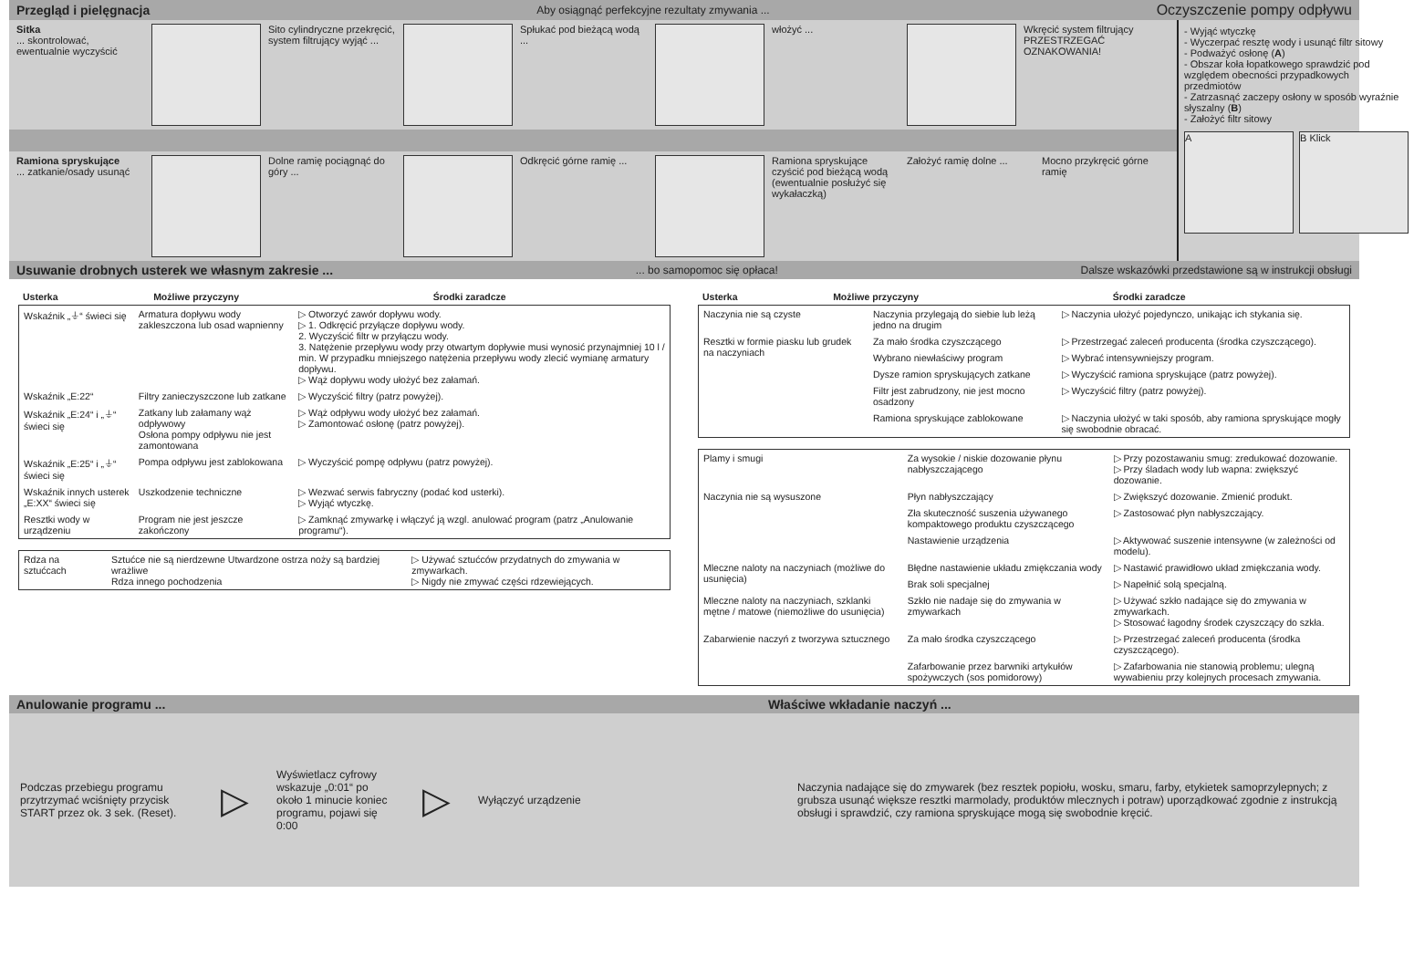Przegląd i pielęgnacja Aby osiągnąć perfekcyjne rezultaty zmywania ... Oczyszczenie pompy odpływu
Sitka
... skontrolować, ewentualnie wyczyścić
Sito cylindryczne przekręcić, system filtrujący wyjąć ...
Spłukać pod bieżącą wodą ...
włożyć ... Wkręcić system filtrujący PRZESTRZEGAĆ OZNAKOWANIA!
Ramiona spryskujące
... zatkanie/osady usunąć
Dolne ramię pociągnąć do góry ...
Odkręcić górne ramię ...
Ramiona spryskujące czyścić pod bieżącą wodą (ewentualnie posłużyć się wykałaczką)
Założyć ramię dolne ...
Mocno przykręcić górne ramię
- Wyjąć wtyczkę
- Wyczerpać resztę wody i usunąć filtr sitowy
- Podważyć osłonę (A)
- Obszar koła łopatkowego sprawdzić pod względem obecności przypadkowych przedmiotów
- Zatrzasnąć zaczepy osłony w sposób wyraźnie słyszalny (B)
- Założyć filtr sitowy
A B Klick
Usuwanie drobnych usterek we własnym zakresie ...... bo samopomoc się opłaca! Dalsze wskazówki przedstawione są w instrukcji obsługi
| Usterka | Możliwe przyczyny | Środki zaradcze |
| --- | --- | --- |
| Wskaźnik „⏚“ świeci się | Armatura dopływu wody zakleszczona lub osad wapnienny | ▷ Otworzyć zawór dopływu wody. ▷ 1. Odkręcić przyłącze dopływu wody. 2. Wyczyścić filtr w przyłączu wody. 3. Natężenie przepływu wody przy otwartym dopływie musi wynosić przynajmniej 10 l / min. W przypadku mniejszego natężenia przepływu wody zlecić wymianę armatury dopływu. ▷ Wąż dopływu wody ułożyć bez załamań. |
| Wskaźnik „E:22“ | Filtry zanieczyszczone lub zatkane | ▷ Wyczyścić filtry (patrz powyżej). |
| Wskaźnik „E:24“ i „⏚“ świeci się | Zatkany lub załamany wąż odpływowy Osłona pompy odpływu nie jest zamontowana | ▷ Wąż odpływu wody ułożyć bez załamań. ▷ Zamontować osłonę (patrz powyżej). |
| Wskaźnik „E:25“ i „⏚“ świeci się | Pompa odpływu jest zablokowana | ▷ Wyczyścić pompę odpływu (patrz powyżej). |
| Wskaźnik innych usterek „E:XX“ świeci się | Uszkodzenie techniczne | ▷ Wezwać serwis fabryczny (podać kod usterki). ▷ Wyjąć wtyczkę. |
| Resztki wody w urządzeniu | Program nie jest jeszcze zakończony | ▷ Zamknąć zmywarkę i włączyć ją wzgl. anulować program (patrz „Anulowanie programu“). |
| Rdza na sztućcach | Sztućce nie są nierdzewne Utwardzone ostrza noży są bardziej wrażliwe Rdza innego pochodzenia | ▷ Używać sztućców przydatnych do zmywania w zmywarkach. ▷ Nigdy nie zmywać części rdzewiejących. |
| Usterka | Możliwe przyczyny | Środki zaradcze |
| --- | --- | --- |
| Naczynia nie są czyste | Naczynia przylegają do siebie lub leżą jedno na drugim | ▷ Naczynia ułożyć pojedynczo, unikając ich stykania się. |
| Resztki w formie piasku lub grudek na naczyniach | Za mało środka czyszczącego | ▷ Przestrzegać zaleceń producenta (środka czyszczącego). |
| | Wybrano niewłaściwy program | ▷ Wybrać intensywniejszy program. |
| | Dysze ramion spryskujących zatkane | ▷ Wyczyścić ramiona spryskujące (patrz powyżej). |
| | Filtr jest zabrudzony, nie jest mocno osadzony | ▷ Wyczyścić filtry (patrz powyżej). |
| | Ramiona spryskujące zablokowane | ▷ Naczynia ułożyć w taki sposób, aby ramiona spryskujące mogły się swobodnie obracać. |
| Plamy i smugi | Za wysokie / niskie dozowanie płynu nabłyszczającego | ▷ Przy pozostawaniu smug: zredukować dozowanie. ▷ Przy śladach wody lub wapna: zwiększyć dozowanie. |
| Naczynia nie są wysuszone | Płyn nabłyszczający | ▷ Zwiększyć dozowanie. Zmienić produkt. |
| | Zła skuteczność suszenia używanego kompaktowego produktu czyszczącego | ▷ Zastosować płyn nabłyszczający. |
| | Nastawienie urządzenia | ▷ Aktywować suszenie intensywne (w zależności od modelu). |
| Mleczne naloty na naczyniach (możliwe do usunięcia) | Błędne nastawienie układu zmiękczania wody | ▷ Nastawić prawidłowo układ zmiękczania wody. |
| | Brak soli specjalnej | ▷ Napełnić solą specjalną. |
| Mleczne naloty na naczyniach, szklanki mętne / matowe (niemożliwe do usunięcia) | Szkło nie nadaje się do zmywania w zmywarkach | ▷ Używać szkło nadające się do zmywania w zmywarkach. ▷ Stosować łagodny środek czyszczący do szkła. |
| Zabarwienie naczyń z tworzywa sztucznego | Za mało środka czyszczącego | ▷ Przestrzegać zaleceń producenta (środka czyszczącego). |
| | Zafarbowanie przez barwniki artykułów spożywczych (sos pomidorowy) | ▷ Zafarbowania nie stanowią problemu; ulegną wywabieniu przy kolejnych procesach zmywania. |
Anulowanie programu ... Właściwe wkładanie naczyń ...
Podczas przebiegu programu przytrzymać wciśnięty przycisk START przez ok. 3 sek. (Reset).
▷
Wyświetlacz cyfrowy wskazuje „0:01“ po około 1 minucie koniec programu, pojawi się 0:00
▷
Wyłączyć urządzenie
Naczynia nadające się do zmywarek (bez resztek popiołu, wosku, smaru, farby, etykietek samoprzylepnych; z grubsza usunąć większe resztki marmolady, produktów mlecznych i potraw) uporządkować zgodnie z instrukcją obsługi i sprawdzić, czy ramiona spryskujące mogą się swobodnie kręcić.